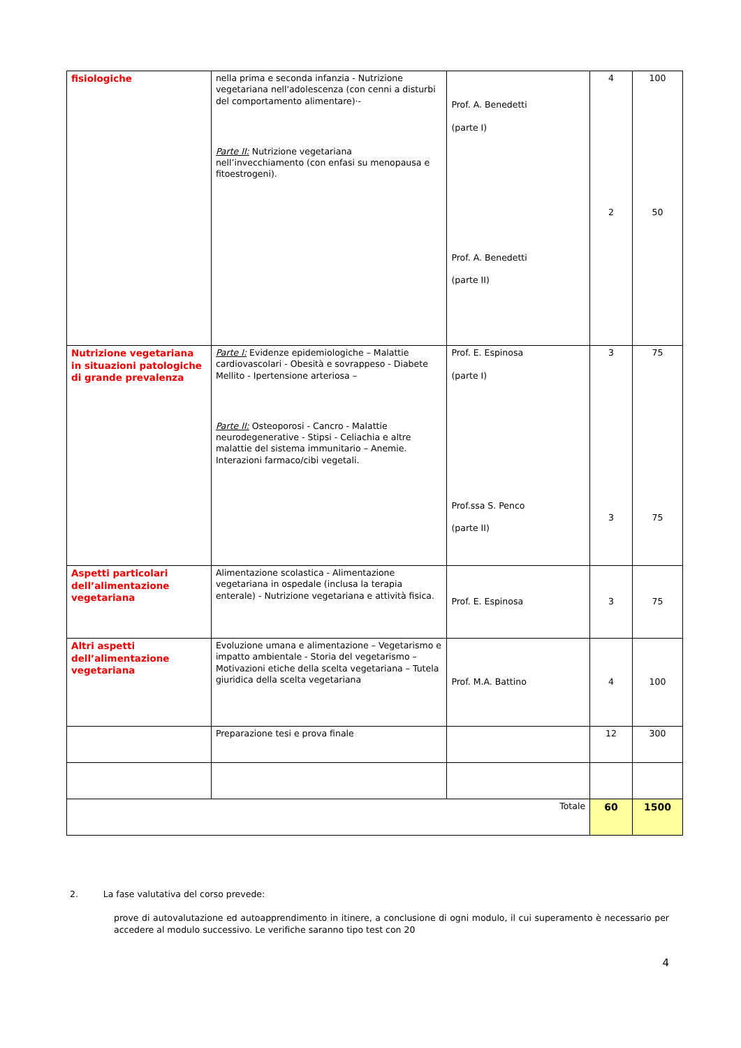| fisiologiche | nella prima e seconda infanzia - Nutrizione vegetariana nell'adolescenza (con cenni a disturbi del comportamento alimentare)·- Parte II: Nutrizione vegetariana nell’invecchiamento (con enfasi su menopausa e fitoestrogeni). | Prof. A. Benedetti (parte I) Prof. A. Benedetti (parte II) | 4 2 | 100 50 |
| Nutrizione vegetariana in situazioni patologiche di grande prevalenza | Parte I: Evidenze epidemiologiche – Malattie cardiovascolari - Obesità e sovrappeso - Diabete Mellito - Ipertensione arteriosa – Parte II: Osteoporosi - Cancro - Malattie neurodegenerative - Stipsi - Celiachia e altre malattie del sistema immunitario – Anemie. Interazioni farmaco/cibi vegetali. | Prof. E. Espinosa (parte I) Prof.ssa S. Penco (parte II) | 3 3 | 75 75 |
| Aspetti particolari dell’alimentazione vegetariana | Alimentazione scolastica - Alimentazione vegetariana in ospedale (inclusa la terapia enterale) - Nutrizione vegetariana e attività fisica. | Prof. E. Espinosa | 3 | 75 |
| Altri aspetti dell’alimentazione vegetariana | Evoluzione umana e alimentazione – Vegetarismo e impatto ambientale - Storia del vegetarismo – Motivazioni etiche della scelta vegetariana – Tutela giuridica della scelta vegetariana | Prof. M.A. Battino | 4 | 100 |
| | Preparazione tesi e prova finale | | 12 | 300 |
| Totale | | | 60 | 1500 |
2. La fase valutativa del corso prevede:
prove di autovalutazione ed autoapprendimento in itinere, a conclusione di ogni modulo, il cui superamento è necessario per accedere al modulo successivo. Le verifiche saranno tipo test con 20
4